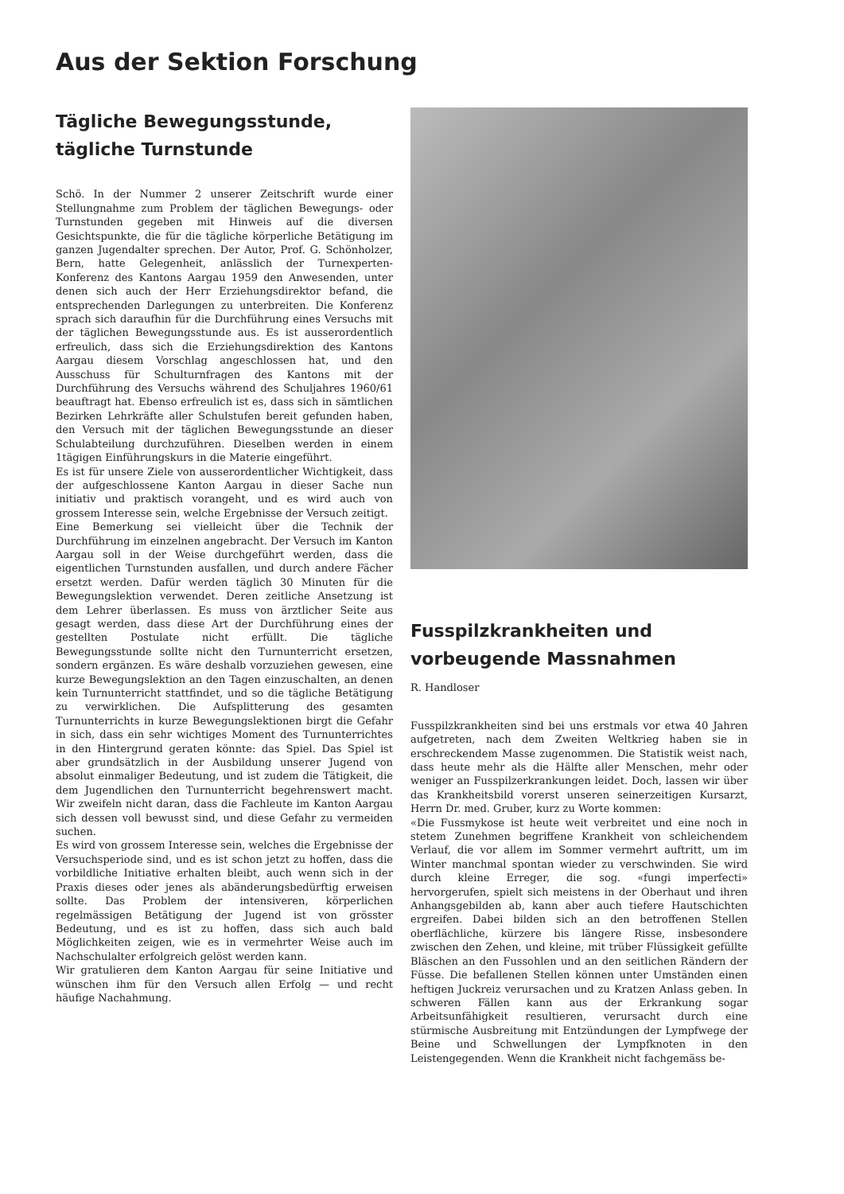Aus der Sektion Forschung
Tägliche Bewegungsstunde,
tägliche Turnstunde
Schö. In der Nummer 2 unserer Zeitschrift wurde einer Stellungnahme zum Problem der täglichen Bewegungs- oder Turnstunden gegeben mit Hinweis auf die diversen Gesichtspunkte, die für die tägliche körperliche Betätigung im ganzen Jugendalter sprechen. Der Autor, Prof. G. Schönholzer, Bern, hatte Gelegenheit, anlässlich der Turnexperten-Konferenz des Kantons Aargau 1959 den Anwesenden, unter denen sich auch der Herr Erziehungsdirektor befand, die entsprechenden Darlegungen zu unterbreiten. Die Konferenz sprach sich daraufhin für die Durchführung eines Versuchs mit der täglichen Bewegungsstunde aus. Es ist ausserordentlich erfreulich, dass sich die Erziehungsdirektion des Kantons Aargau diesem Vorschlag angeschlossen hat, und den Ausschuss für Schulturnfragen des Kantons mit der Durchführung des Versuchs während des Schuljahres 1960/61 beauftragt hat. Ebenso erfreulich ist es, dass sich in sämtlichen Bezirken Lehrkräfte aller Schulstufen bereit gefunden haben, den Versuch mit der täglichen Bewegungsstunde an dieser Schulabteilung durchzuführen. Dieselben werden in einem 1tägigen Einführungskurs in die Materie eingeführt.
Es ist für unsere Ziele von ausserordentlicher Wichtigkeit, dass der aufgeschlossene Kanton Aargau in dieser Sache nun initiativ und praktisch vorangeht, und es wird auch von grossem Interesse sein, welche Ergebnisse der Versuch zeitigt.
Eine Bemerkung sei vielleicht über die Technik der Durchführung im einzelnen angebracht. Der Versuch im Kanton Aargau soll in der Weise durchgeführt werden, dass die eigentlichen Turnstunden ausfallen, und durch andere Fächer ersetzt werden. Dafür werden täglich 30 Minuten für die Bewegungslektion verwendet. Deren zeitliche Ansetzung ist dem Lehrer überlassen. Es muss von ärztlicher Seite aus gesagt werden, dass diese Art der Durchführung eines der gestellten Postulate nicht erfüllt. Die tägliche Bewegungsstunde sollte nicht den Turnunterricht ersetzen, sondern ergänzen. Es wäre deshalb vorzuziehen gewesen, eine kurze Bewegungslektion an den Tagen einzuschalten, an denen kein Turnunterricht stattfindet, und so die tägliche Betätigung zu verwirklichen. Die Aufsplitterung des gesamten Turnunterrichts in kurze Bewegungslektionen birgt die Gefahr in sich, dass ein sehr wichtiges Moment des Turnunterrichtes in den Hintergrund geraten könnte: das Spiel. Das Spiel ist aber grundsätzlich in der Ausbildung unserer Jugend von absolut einmaliger Bedeutung, und ist zudem die Tätigkeit, die dem Jugendlichen den Turnunterricht begehrenswert macht. Wir zweifeln nicht daran, dass die Fachleute im Kanton Aargau sich dessen voll bewusst sind, und diese Gefahr zu vermeiden suchen.
Es wird von grossem Interesse sein, welches die Ergebnisse der Versuchsperiode sind, und es ist schon jetzt zu hoffen, dass die vorbildliche Initiative erhalten bleibt, auch wenn sich in der Praxis dieses oder jenes als abänderungsbedürftig erweisen sollte. Das Problem der intensiveren, körperlichen regelmässigen Betätigung der Jugend ist von grösster Bedeutung, und es ist zu hoffen, dass sich auch bald Möglichkeiten zeigen, wie es in vermehrter Weise auch im Nachschulalter erfolgreich gelöst werden kann.
Wir gratulieren dem Kanton Aargau für seine Initiative und wünschen ihm für den Versuch allen Erfolg — und recht häufige Nachahmung.
Fusspilzkrankheiten und
vorbeugende Massnahmen
R. Handloser
Fusspilzkrankheiten sind bei uns erstmals vor etwa 40 Jahren aufgetreten, nach dem Zweiten Weltkrieg haben sie in erschreckendem Masse zugenommen. Die Statistik weist nach, dass heute mehr als die Hälfte aller Menschen, mehr oder weniger an Fusspilzerkrankungen leidet. Doch, lassen wir über das Krankheitsbild vorerst unseren seinerzeitigen Kursarzt, Herrn Dr. med. Gruber, kurz zu Worte kommen:
«Die Fussmykose ist heute weit verbreitet und eine noch in stetem Zunehmen begriffene Krankheit von schleichendem Verlauf, die vor allem im Sommer vermehrt auftritt, um im Winter manchmal spontan wieder zu verschwinden. Sie wird durch kleine Erreger, die sog. «fungi imperfecti» hervorgerufen, spielt sich meistens in der Oberhaut und ihren Anhangsgebilden ab, kann aber auch tiefere Hautschichten ergreifen. Dabei bilden sich an den betroffenen Stellen oberflächliche, kürzere bis längere Risse, insbesondere zwischen den Zehen, und kleine, mit trüber Flüssigkeit gefüllte Bläschen an den Fussohlen und an den seitlichen Rändern der Füsse. Die befallenen Stellen können unter Umständen einen heftigen Juckreiz verursachen und zu Kratzen Anlass geben. In schweren Fällen kann aus der Erkrankung sogar Arbeitsunfähigkeit resultieren, verursacht durch eine stürmische Ausbreitung mit Entzündungen der Lympfwege der Beine und Schwellungen der Lympfknoten in den Leistengegenden. Wenn die Krankheit nicht fachgemäss be-